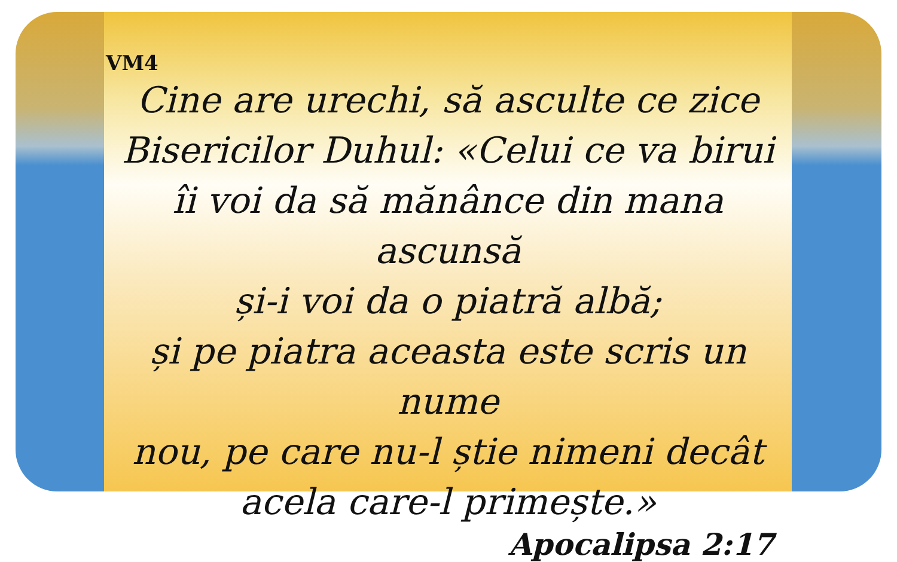VM4
Cine are urechi, să asculte ce zice
Bisericilor Duhul: «Celui ce va birui
îi voi da să mănânce din mana ascunsă
și-i voi da o piatră albă;
și pe piatra aceasta este scris un nume
nou, pe care nu-l știe nimeni decât
acela care-l primește.»
Apocalipsa 2:17